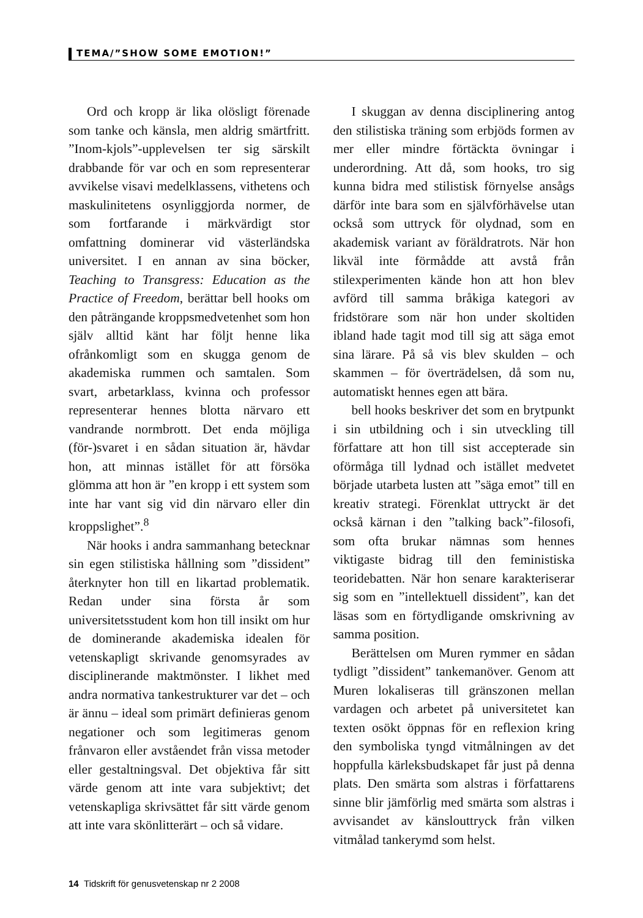TEMA/”SHOW SOME EMOTION!”
Ord och kropp är lika olösligt förenade som tanke och känsla, men aldrig smärtfritt. ”Inom-kjols”-upplevelsen ter sig särskilt drabbande för var och en som representerar avvikelse visavi medelklassens, vithetens och maskulinitetens osynliggjorda normer, de som fortfarande i märkvärdigt stor omfattning dominerar vid västerländska universitet. I en annan av sina böcker, Teaching to Transgress: Education as the Practice of Freedom, berättar bell hooks om den påträngande kroppsmedvetenhet som hon själv alltid känt har följt henne lika ofrånkomligt som en skugga genom de akademiska rummen och samtalen. Som svart, arbetarklass, kvinna och professor representerar hennes blotta närvaro ett vandrande normbrott. Det enda möjliga (för-)svaret i en sådan situation är, hävdar hon, att minnas istället för att försöka glömma att hon är ”en kropp i ett system som inte har vant sig vid din närvaro eller din kroppslighet”.<sup>8</sup>
När hooks i andra sammanhang betecknar sin egen stilistiska hållning som ”dissident” återknyter hon till en likartad problematik. Redan under sina första år som universitetsstudent kom hon till insikt om hur de dominerande akademiska idealen för vetenskapligt skrivande genomsyrades av disciplinerande maktmönster. I likhet med andra normativa tankestrukturer var det – och är ännu – ideal som primärt definieras genom negationer och som legitimeras genom frånvaron eller avståendet från vissa metoder eller gestaltningsval. Det objektiva får sitt värde genom att inte vara subjektivt; det vetenskapliga skrivsättet får sitt värde genom att inte vara skönlitterärt – och så vidare.
I skuggan av denna disciplinering antog den stilistiska träning som erbjöds formen av mer eller mindre förtäckta övningar i underordning. Att då, som hooks, tro sig kunna bidra med stilistisk förnyelse ansågs därför inte bara som en självförhävelse utan också som uttryck för olydnad, som en akademisk variant av föräldratrots. När hon likväl inte förmådde att avstå från stilexperimenten kände hon att hon blev avförd till samma bråkiga kategori av fridstörare som när hon under skoltiden ibland hade tagit mod till sig att säga emot sina lärare. På så vis blev skulden – och skammen – för överträdelsen, då som nu, automatiskt hennes egen att bära.
bell hooks beskriver det som en brytpunkt i sin utbildning och i sin utveckling till författare att hon till sist accepterade sin oförmåga till lydnad och istället medvetet började utarbeta lusten att ”säga emot” till en kreativ strategi. Förenklat uttryckt är det också kärnan i den ”talking back”-filosofi, som ofta brukar nämnas som hennes viktigaste bidrag till den feministiska teoridebatten. När hon senare karakteriserar sig som en ”intellektuell dissident”, kan det läsas som en förtydligande omskrivning av samma position.
Berättelsen om Muren rymmer en sådan tydligt ”dissident” tankemanöver. Genom att Muren lokaliseras till gränszonen mellan vardagen och arbetet på universitetet kan texten osökt öppnas för en reflexion kring den symboliska tyngd vitmålningen av det hoppfulla kärleksbudskapet får just på denna plats. Den smärta som alstras i författarens sinne blir jämförlig med smärta som alstras i avvisandet av känslouttryck från vilken vitmålad tankerymd som helst.
14 Tidskrift för genusvetenskap nr 2 2008